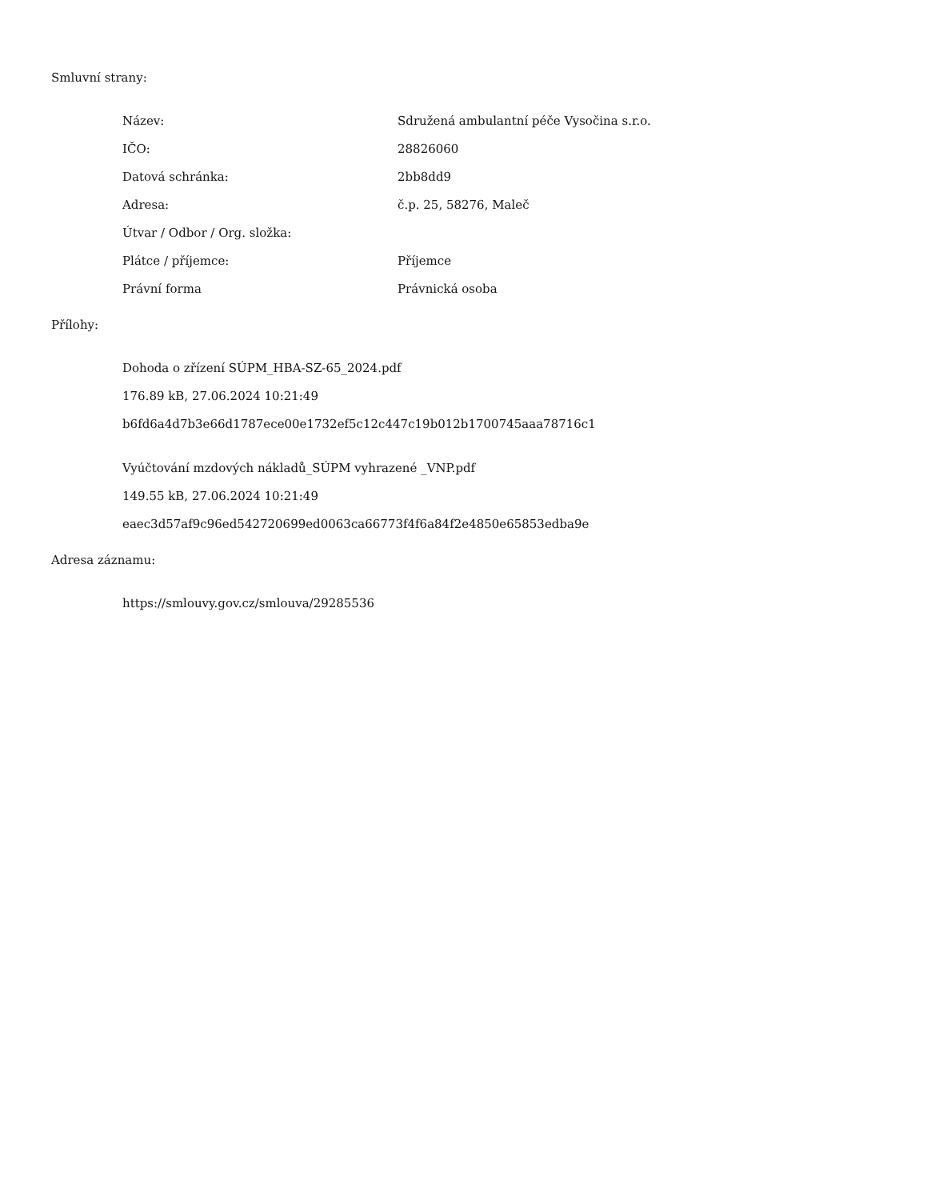Smluvní strany:
Název: Sdružená ambulantní péče Vysočina s.r.o.
IČO: 28826060
Datová schránka: 2bb8dd9
Adresa: č.p. 25, 58276, Maleč
Útvar / Odbor / Org. složka:
Plátce / příjemce: Příjemce
Právní forma Právnická osoba
Přílohy:
Dohoda o zřízení SÚPM_HBA-SZ-65_2024.pdf
176.89 kB, 27.06.2024 10:21:49
b6fd6a4d7b3e66d1787ece00e1732ef5c12c447c19b012b1700745aaa78716c1
Vyúčtování mzdových nákladů_SÚPM vyhrazené _VNP.pdf
149.55 kB, 27.06.2024 10:21:49
eaec3d57af9c96ed542720699ed0063ca66773f4f6a84f2e4850e65853edba9e
Adresa záznamu:
https://smlouvy.gov.cz/smlouva/29285536